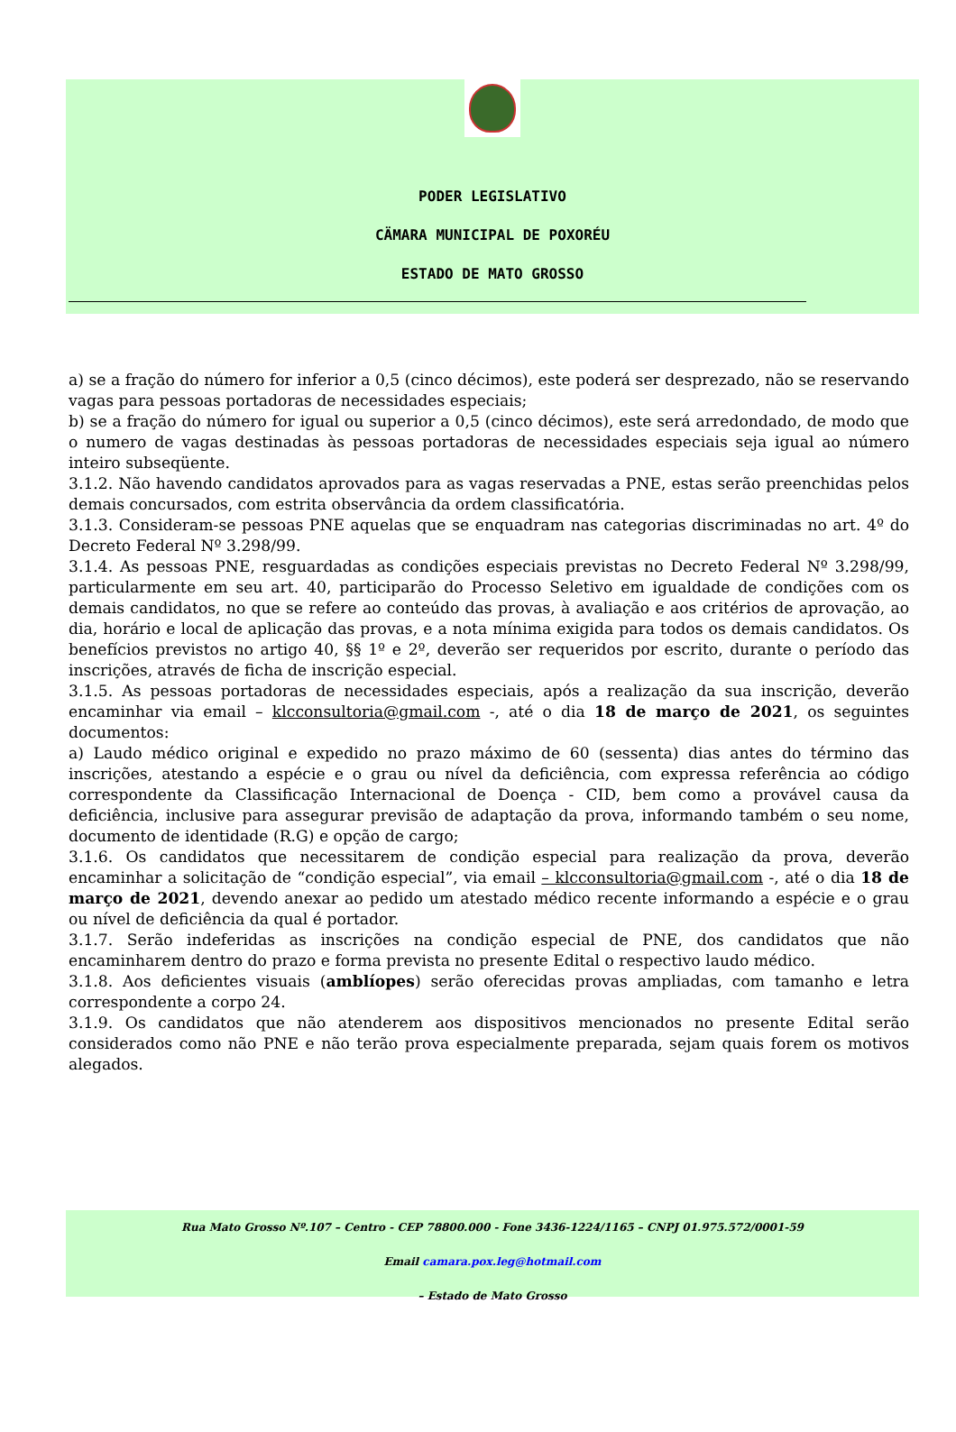PODER LEGISLATIVO
CÄMARA MUNICIPAL DE POXORÉU
ESTADO DE MATO GROSSO
a) se a fração do número for inferior a 0,5 (cinco décimos), este poderá ser desprezado, não se reservando vagas para pessoas portadoras de necessidades especiais;
b) se a fração do número for igual ou superior a 0,5 (cinco décimos), este será arredondado, de modo que o numero de vagas destinadas às pessoas portadoras de necessidades especiais seja igual ao número inteiro subseqüente.
3.1.2. Não havendo candidatos aprovados para as vagas reservadas a PNE, estas serão preenchidas pelos demais concursados, com estrita observância da ordem classificatória.
3.1.3. Consideram-se pessoas PNE aquelas que se enquadram nas categorias discriminadas no art. 4º do Decreto Federal Nº 3.298/99.
3.1.4. As pessoas PNE, resguardadas as condições especiais previstas no Decreto Federal Nº 3.298/99, particularmente em seu art. 40, participarão do Processo Seletivo em igualdade de condições com os demais candidatos, no que se refere ao conteúdo das provas, à avaliação e aos critérios de aprovação, ao dia, horário e local de aplicação das provas, e a nota mínima exigida para todos os demais candidatos. Os benefícios previstos no artigo 40, §§ 1º e 2º, deverão ser requeridos por escrito, durante o período das inscrições, através de ficha de inscrição especial.
3.1.5. As pessoas portadoras de necessidades especiais, após a realização da sua inscrição, deverão encaminhar via email – klcconsultoria@gmail.com -, até o dia 18 de março de 2021, os seguintes documentos:
a) Laudo médico original e expedido no prazo máximo de 60 (sessenta) dias antes do término das inscrições, atestando a espécie e o grau ou nível da deficiência, com expressa referência ao código correspondente da Classificação Internacional de Doença - CID, bem como a provável causa da deficiência, inclusive para assegurar previsão de adaptação da prova, informando também o seu nome, documento de identidade (R.G) e opção de cargo;
3.1.6. Os candidatos que necessitarem de condição especial para realização da prova, deverão encaminhar a solicitação de “condição especial”, via email – klcconsultoria@gmail.com -, até o dia 18 de março de 2021, devendo anexar ao pedido um atestado médico recente informando a espécie e o grau ou nível de deficiência da qual é portador.
3.1.7. Serão indeferidas as inscrições na condição especial de PNE, dos candidatos que não encaminharem dentro do prazo e forma prevista no presente Edital o respectivo laudo médico.
3.1.8. Aos deficientes visuais (amblíopes) serão oferecidas provas ampliadas, com tamanho e letra correspondente a corpo 24.
3.1.9. Os candidatos que não atenderem aos dispositivos mencionados no presente Edital serão considerados como não PNE e não terão prova especialmente preparada, sejam quais forem os motivos alegados.
Rua Mato Grosso Nº.107 – Centro - CEP 78800.000 - Fone 3436-1224/1165 – CNPJ 01.975.572/0001-59
Email camara.pox.leg@hotmail.com
– Estado de Mato Grosso